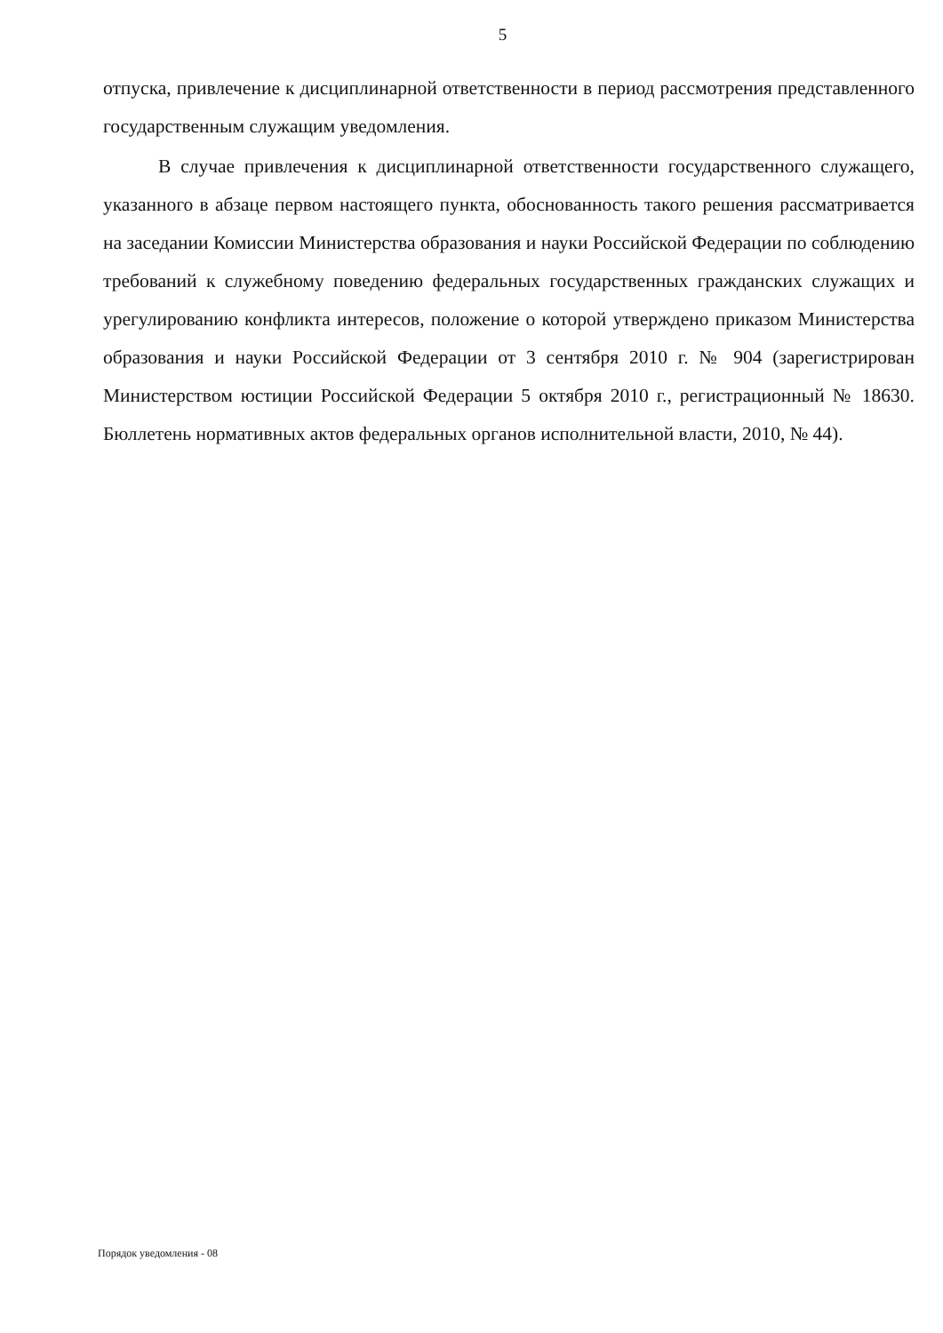5
отпуска, привлечение к дисциплинарной ответственности в период рассмотрения представленного государственным служащим уведомления.
В случае привлечения к дисциплинарной ответственности государственного служащего, указанного в абзаце первом настоящего пункта, обоснованность такого решения рассматривается на заседании Комиссии Министерства образования и науки Российской Федерации по соблюдению требований к служебному поведению федеральных государственных гражданских служащих и урегулированию конфликта интересов, положение о которой утверждено приказом Министерства образования и науки Российской Федерации от 3 сентября 2010 г. № 904 (зарегистрирован Министерством юстиции Российской Федерации 5 октября 2010 г., регистрационный № 18630. Бюллетень нормативных актов федеральных органов исполнительной власти, 2010, № 44).
Порядок уведомления - 08